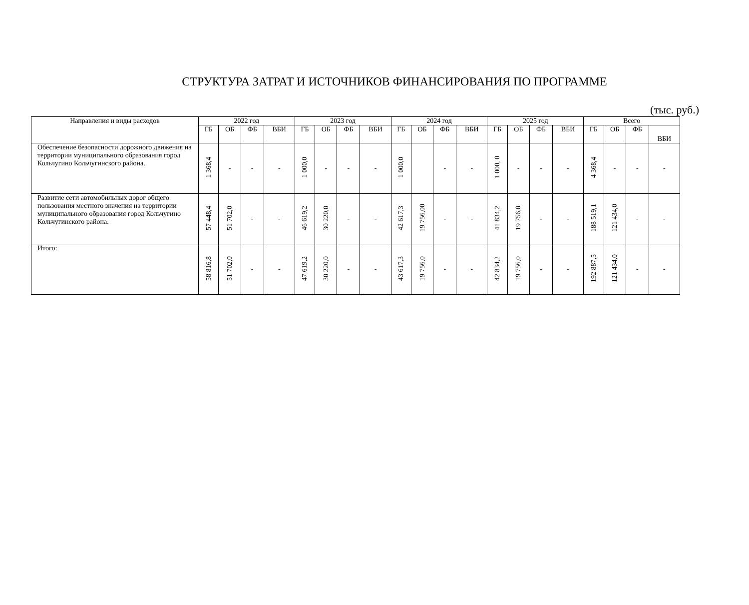СТРУКТУРА ЗАТРАТ И ИСТОЧНИКОВ ФИНАНСИРОВАНИЯ ПО ПРОГРАММЕ
(тыс. руб.)
| Направления и виды расходов | 2022 год | | | | 2023 год | | | | 2024 год | | | | 2025 год | | | | Всего | | | |
| --- | --- | --- | --- | --- | --- | --- | --- | --- | --- | --- | --- | --- | --- | --- | --- | --- | --- | --- | --- | --- |
| | ГБ | ОБ | ФБ | ВБИ | ГБ | ОБ | ФБ | ВБИ | ГБ | ОБ | ФБ | ВБИ | ГБ | ОБ | ФБ | ВБИ | ГБ | ОБ | ФБ | ВБИ |
| Обеспечение безопасности дорожного движения на территории муниципального образования город Кольчугино Кольчугинского района. | 1 368,4 | - | - | - | 1 000,0 | - | - | - | 1 000,0 | | - | - | 1 000, 0 | - | - | - | 4 368,4 | - | - | - |
| Развитие сети автомобильных дорог общего пользования местного значения на территории муниципального образования город Кольчугино Кольчугинского района. | 57 448,4 | 51 702,0 | - | - | 46 619,2 | 30 220,0 | - | - | 42 617,3 | 19 756,00 | - | - | 41 834,2 | 19 756,0 | - | - | 188 519,1 | 121 434,0 | - | - |
| Итого: | 58 816,8 | 51 702,0 | - | - | 47 619,2 | 30 220,0 | - | - | 43 617,3 | 19 756,0 | - | - | 42 834,2 | 19 756,0 | - | - | 192 887,5 | 121 434,0 | - | - |